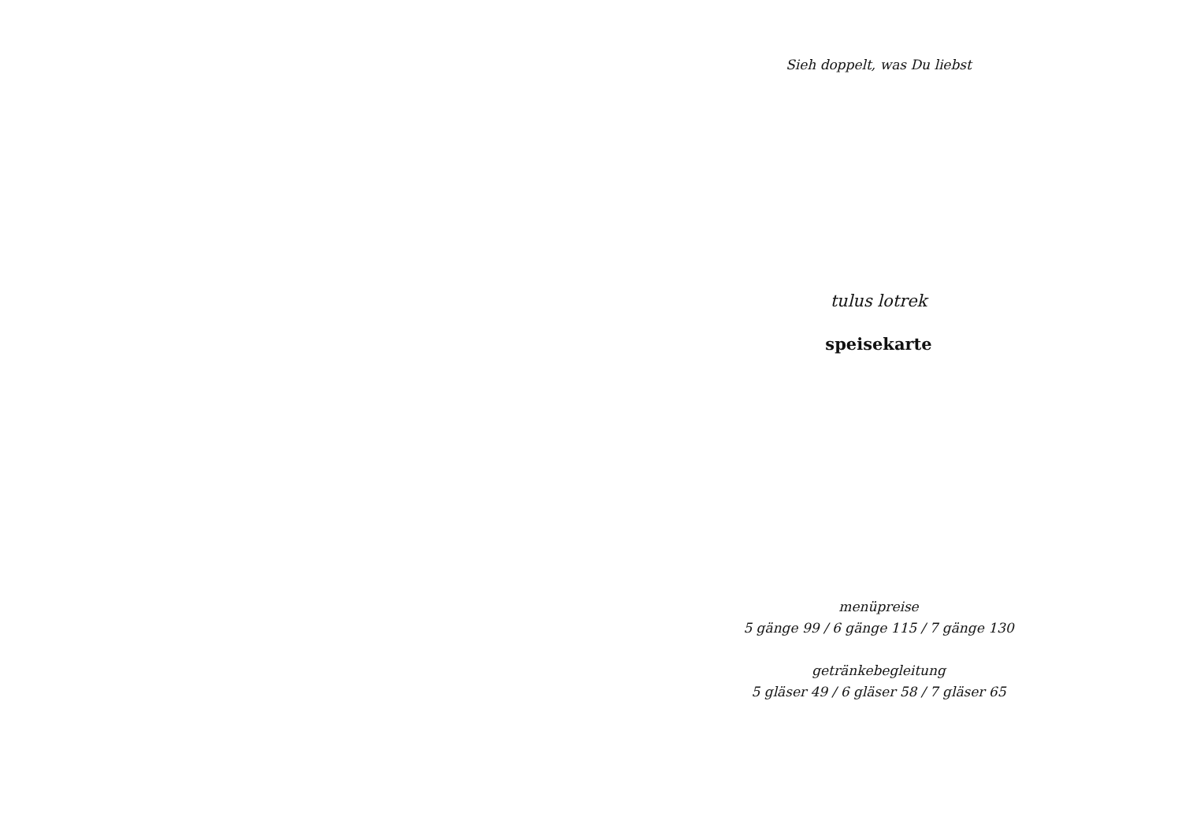Sieh doppelt, was Du liebst
tulus lotrek
speisekarte
menüpreise
5 gänge 99 / 6 gänge 115 / 7 gänge 130
getränkebegleitung
5 gläser 49 / 6 gläser 58 / 7 gläser 65